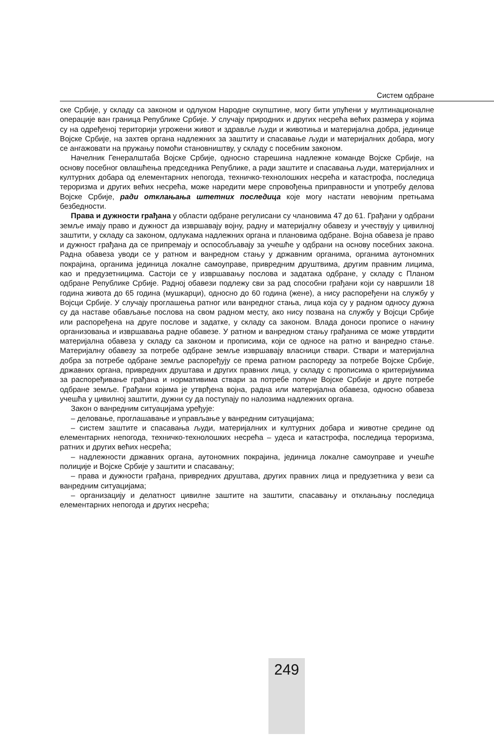Систем одбране
ске Србије, у складу са законом и одлуком Народне скупштине, могу бити упућени у мултинационалне операције ван граница Републике Србије. У случају природних и других несрећа већих размера у којима су на одређеној територији угрожени живот и здравље људи и животиња и материјална добра, јединице Војске Србије, на захтев органа надлежних за заштиту и спасавање људи и материјалних добара, могу се ангажовати на пружању помоћи становништву, у складу с посебним законом.
Начелник Генералштаба Војске Србије, односно старешина надлежне команде Војске Србије, на основу посебног овлашћења председника Републике, а ради заштите и спасавања људи, материјалних и културних добара од елементарних непогода, техничко-технолошких несрећа и катастрофа, последица тероризма и других већих несрећа, може наредити мере спровођења приправности и употребу делова Војске Србије, ради отклањања штетних последица које могу настати невојним претњама безбедности.
Права и дужности грађана у области одбране регулисани су члановима 47 до 61. Грађани у одбрани земље имају право и дужност да извршавају војну, радну и материјалну обавезу и учествују у цивилној заштити, у складу са законом, одлукама надлежних органа и плановима одбране. Војна обавеза је право и дужност грађана да се припремају и оспособљавају за учешће у одбрани на основу посебних закона. Радна обавеза уводи се у ратном и ванредном стању у државним органима, органима аутономних покрајина, органима јединица локалне самоуправе, привредним друштвима, другим правним лицима, као и предузетницима. Састоји се у извршавању послова и задатака одбране, у складу с Планом одбране Републике Србије. Радној обавези подлежу сви за рад способни грађани који су навршили 18 година живота до 65 година (мушкарци), односно до 60 година (жене), а нису распоређени на службу у Војсци Србије. У случају проглашења ратног или ванредног стања, лица која су у радном односу дужна су да наставе обављање послова на свом радном месту, ако нису позвана на службу у Војсци Србије или распоређена на друге послове и задатке, у складу са законом. Влада доноси прописе о начину организовања и извршавања радне обавезе. У ратном и ванредном стању грађанима се може утврдити материјална обавеза у складу са законом и прописима, који се односе на ратно и ванредно стање. Материјалну обавезу за потребе одбране земље извршавају власници ствари. Ствари и материјална добра за потребе одбране земље распоређују се према ратном распореду за потребе Војске Србије, државних органа, привредних друштава и других правних лица, у складу с прописима о критеријумима за распоређивање грађана и нормативима ствари за потребе попуне Војске Србије и друге потребе одбране земље. Грађани којима је утврђена војна, радна или материјална обавеза, односно обавеза учешћа у цивилној заштити, дужни су да поступају по налозима надлежних органа.
Закон о ванредним ситуацијама уређује:
– деловање, проглашавање и управљање у ванредним ситуацијама;
– систем заштите и спасавања људи, материјалних и културних добара и животне средине од елементарних непогода, техничко-технолошких несрећа – удеса и катастрофа, последица тероризма, ратних и других већих несрећа;
– надлежности државних органа, аутономних покрајина, јединица локалне самоуправе и учешће полиције и Војске Србије у заштити и спасавању;
– права и дужности грађана, привредних друштава, других правних лица и предузетника у вези са ванредним ситуацијама;
– организацију и делатност цивилне заштите на заштити, спасавању и отклањању последица елементарних непогода и других несрећа;
249